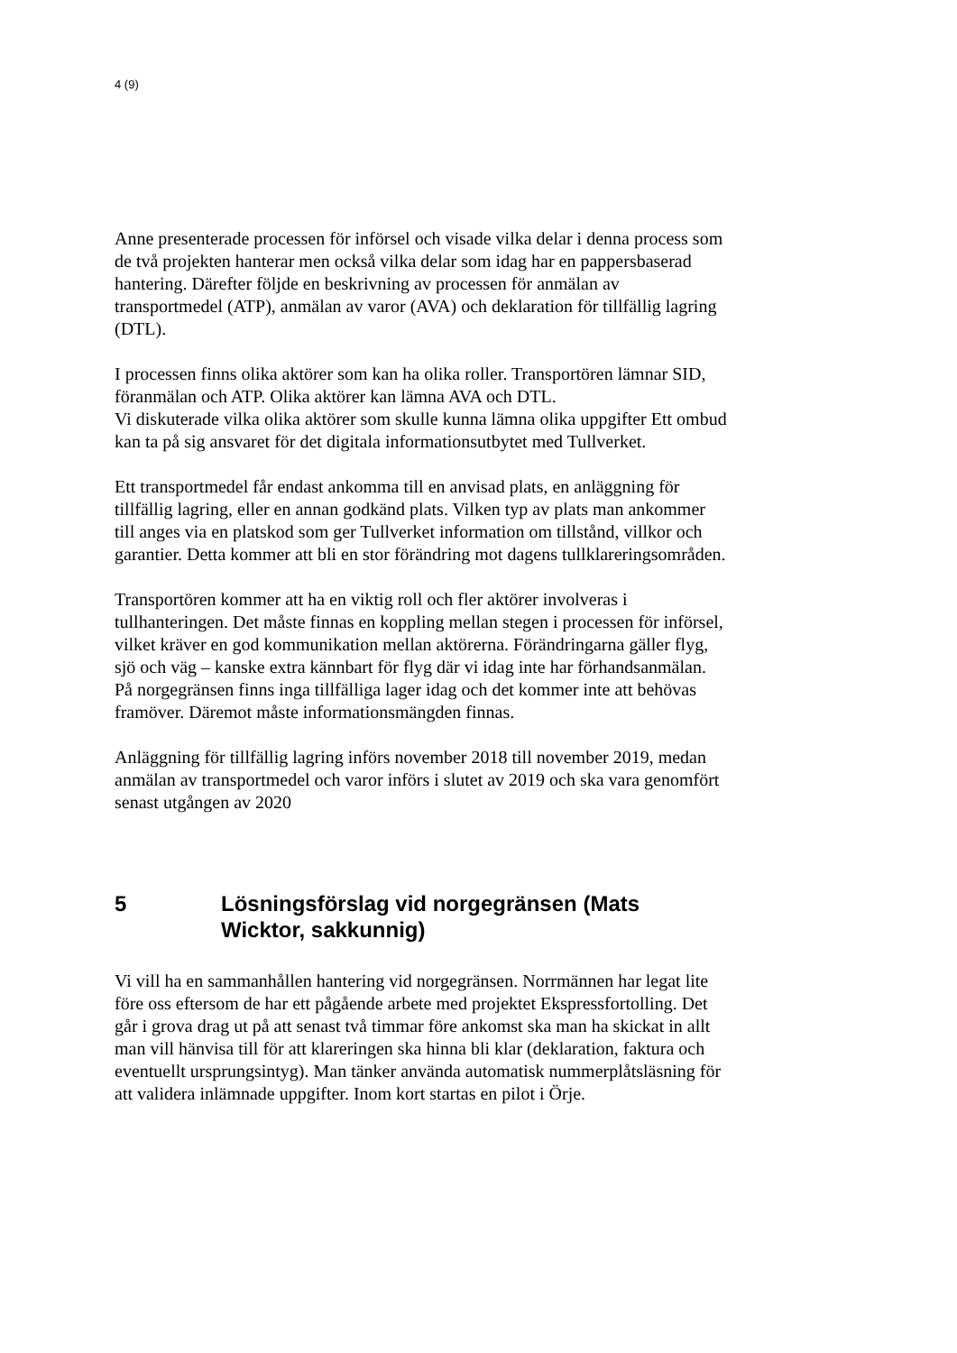4 (9)
Anne presenterade processen för införsel och visade vilka delar i denna process som de två projekten hanterar men också vilka delar som idag har en pappersbaserad hantering. Därefter följde en beskrivning av processen för anmälan av transportmedel (ATP), anmälan av varor (AVA) och deklaration för tillfällig lagring (DTL).
I processen finns olika aktörer som kan ha olika roller. Transportören lämnar SID, föranmälan och ATP. Olika aktörer kan lämna AVA och DTL.
Vi diskuterade vilka olika aktörer som skulle kunna lämna olika uppgifter Ett ombud kan ta på sig ansvaret för det digitala informationsutbytet med Tullverket.
Ett transportmedel får endast ankomma till en anvisad plats, en anläggning för tillfällig lagring, eller en annan godkänd plats. Vilken typ av plats man ankommer till anges via en platskod som ger Tullverket information om tillstånd, villkor och garantier. Detta kommer att bli en stor förändring mot dagens tullklareringsområden.
Transportören kommer att ha en viktig roll och fler aktörer involveras i tullhanteringen. Det måste finnas en koppling mellan stegen i processen för införsel, vilket kräver en god kommunikation mellan aktörerna. Förändringarna gäller flyg, sjö och väg – kanske extra kännbart för flyg där vi idag inte har förhandsanmälan. På norgegränsen finns inga tillfälliga lager idag och det kommer inte att behövas framöver. Däremot måste informationsmängden finnas.
Anläggning för tillfällig lagring införs november 2018 till november 2019, medan anmälan av transportmedel och varor införs i slutet av 2019 och ska vara genomfört senast utgången av 2020
5 Lösningsförslag vid norgegränsen (Mats Wicktor, sakkunnig)
Vi vill ha en sammanhållen hantering vid norgegränsen. Norrmännen har legat lite före oss eftersom de har ett pågående arbete med projektet Ekspressfortolling. Det går i grova drag ut på att senast två timmar före ankomst ska man ha skickat in allt man vill hänvisa till för att klareringen ska hinna bli klar (deklaration, faktura och eventuellt ursprungsintyg). Man tänker använda automatisk nummerplåtsläsning för att validera inlämnade uppgifter. Inom kort startas en pilot i Örje.